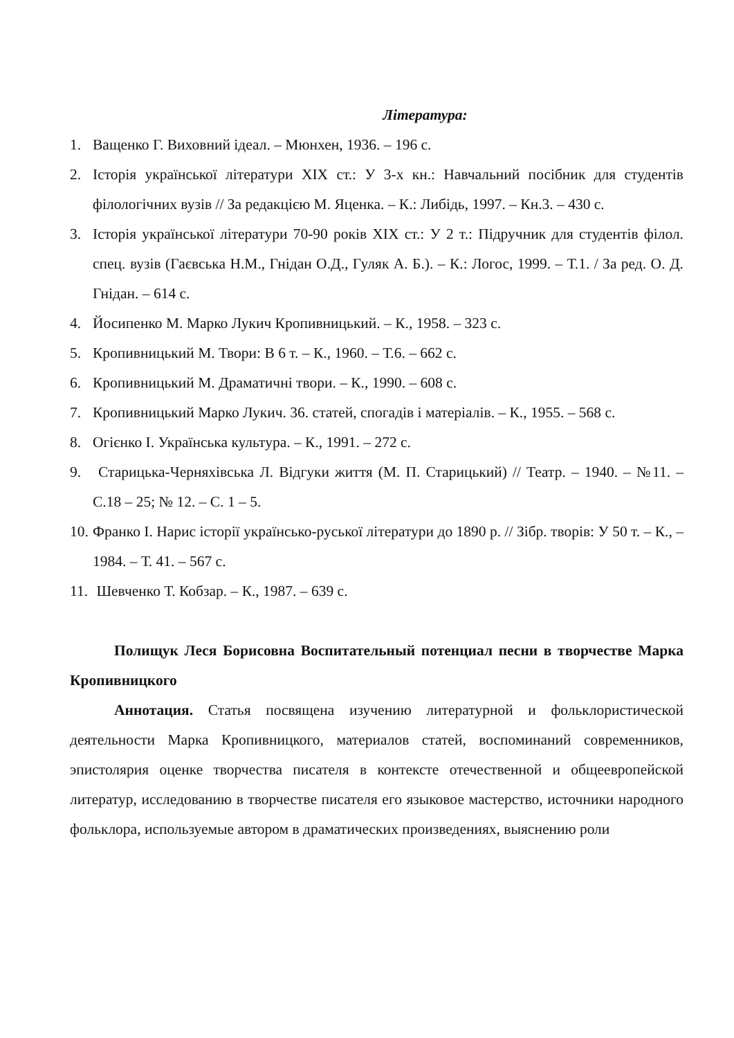Література:
1. Ващенко Г. Виховний ідеал. – Мюнхен, 1936. – 196 с.
2. Історія української літератури XIX ст.: У 3-х кн.: Навчальний посібник для студентів філологічних вузів // За редакцією М. Яценка. – К.: Либідь, 1997. – Кн.3. – 430 с.
3. Історія української літератури 70-90 років XIX ст.: У 2 т.: Підручник для студентів філол. спец. вузів (Гаєвська Н.М., Гнідан О.Д., Гуляк А. Б.). – К.: Логос, 1999. – Т.1. / За ред. О. Д. Гнідан. – 614 с.
4. Йосипенко М. Марко Лукич Кропивницький. – К., 1958. – 323 с.
5. Кропивницький М. Твори: В 6 т. – К., 1960. – Т.6. – 662 с.
6. Кропивницький М. Драматичні твори. – К., 1990. – 608 с.
7. Кропивницький Марко Лукич. 36. статей, спогадів і матеріалів. – К., 1955. – 568 с.
8. Огієнко І. Українська культура. – К., 1991. – 272 с.
9. Старицька-Черняхівська Л. Відгуки життя (М. П. Старицький) // Театр. – 1940. – №11. – С.18 – 25; № 12. – С. 1 – 5.
10. Франко І. Нарис історії українсько-руської літератури до 1890 р. // Зібр. творів: У 50 т. – К., – 1984. – Т. 41. – 567 с.
11. Шевченко Т. Кобзар. – К., 1987. – 639 с.
Полищук Леся Борисовна Воспитательный потенциал песни в творчестве Марка Кропивницкого
Аннотация. Статья посвящена изучению литературной и фольклористической деятельности Марка Кропивницкого, материалов статей, воспоминаний современников, эпистолярия оценке творчества писателя в контексте отечественной и общеевропейской литератур, исследованию в творчестве писателя его языковое мастерство, источники народного фольклора, используемые автором в драматических произведениях, выяснению роли